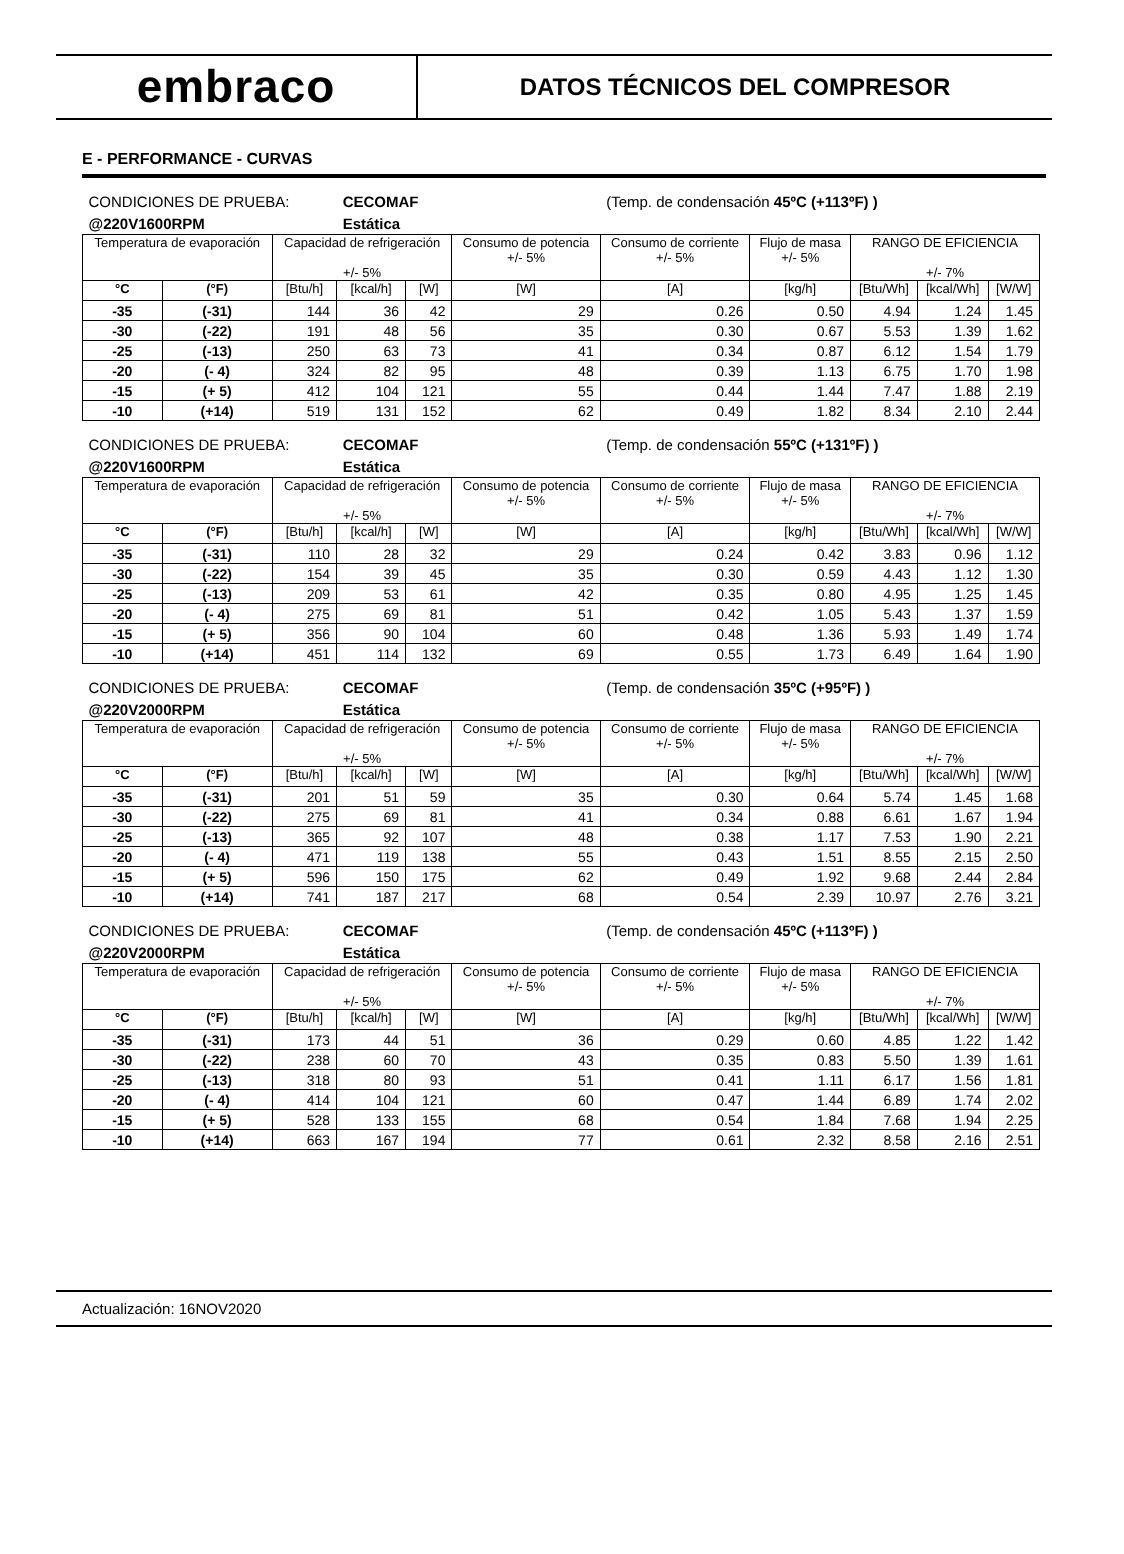embraco
DATOS TÉCNICOS DEL COMPRESOR
E - PERFORMANCE - CURVAS
| CONDICIONES DE PRUEBA: | | | CECOMAF | | | (Temp. de condensación 45ºC (+113ºF) ) | | | | |
| @220V1600RPM | | | Estática | | | | | | | |
| Temperatura de evaporación | | Capacidad de refrigeración +/- 5% | | | Consumo de potencia +/- 5% | Consumo de corriente +/- 5% | Flujo de masa +/- 5% | RANGO DE EFICIENCIA +/- 7% | | |
| °C | (°F) | [Btu/h] | [kcal/h] | [W] | [W] | [A] | [kg/h] | [Btu/Wh] | [kcal/Wh] | [W/W] |
| -35 | (-31) | 144 | 36 | 42 | 29 | 0.26 | 0.50 | 4.94 | 1.24 | 1.45 |
| -30 | (-22) | 191 | 48 | 56 | 35 | 0.30 | 0.67 | 5.53 | 1.39 | 1.62 |
| -25 | (-13) | 250 | 63 | 73 | 41 | 0.34 | 0.87 | 6.12 | 1.54 | 1.79 |
| -20 | (- 4) | 324 | 82 | 95 | 48 | 0.39 | 1.13 | 6.75 | 1.70 | 1.98 |
| -15 | (+ 5) | 412 | 104 | 121 | 55 | 0.44 | 1.44 | 7.47 | 1.88 | 2.19 |
| -10 | (+14) | 519 | 131 | 152 | 62 | 0.49 | 1.82 | 8.34 | 2.10 | 2.44 |
| CONDICIONES DE PRUEBA: | | | CECOMAF | | | (Temp. de condensación 55ºC (+131ºF) ) | | | | |
| @220V1600RPM | | | Estática | | | | | | | |
| Temperatura de evaporación | | Capacidad de refrigeración +/- 5% | | | Consumo de potencia +/- 5% | Consumo de corriente +/- 5% | Flujo de masa +/- 5% | RANGO DE EFICIENCIA +/- 7% | | |
| °C | (°F) | [Btu/h] | [kcal/h] | [W] | [W] | [A] | [kg/h] | [Btu/Wh] | [kcal/Wh] | [W/W] |
| -35 | (-31) | 110 | 28 | 32 | 29 | 0.24 | 0.42 | 3.83 | 0.96 | 1.12 |
| -30 | (-22) | 154 | 39 | 45 | 35 | 0.30 | 0.59 | 4.43 | 1.12 | 1.30 |
| -25 | (-13) | 209 | 53 | 61 | 42 | 0.35 | 0.80 | 4.95 | 1.25 | 1.45 |
| -20 | (- 4) | 275 | 69 | 81 | 51 | 0.42 | 1.05 | 5.43 | 1.37 | 1.59 |
| -15 | (+ 5) | 356 | 90 | 104 | 60 | 0.48 | 1.36 | 5.93 | 1.49 | 1.74 |
| -10 | (+14) | 451 | 114 | 132 | 69 | 0.55 | 1.73 | 6.49 | 1.64 | 1.90 |
| CONDICIONES DE PRUEBA: | | | CECOMAF | | | (Temp. de condensación 35ºC (+95ºF) ) | | | | |
| @220V2000RPM | | | Estática | | | | | | | |
| Temperatura de evaporación | | Capacidad de refrigeración +/- 5% | | | Consumo de potencia +/- 5% | Consumo de corriente +/- 5% | Flujo de masa +/- 5% | RANGO DE EFICIENCIA +/- 7% | | |
| °C | (°F) | [Btu/h] | [kcal/h] | [W] | [W] | [A] | [kg/h] | [Btu/Wh] | [kcal/Wh] | [W/W] |
| -35 | (-31) | 201 | 51 | 59 | 35 | 0.30 | 0.64 | 5.74 | 1.45 | 1.68 |
| -30 | (-22) | 275 | 69 | 81 | 41 | 0.34 | 0.88 | 6.61 | 1.67 | 1.94 |
| -25 | (-13) | 365 | 92 | 107 | 48 | 0.38 | 1.17 | 7.53 | 1.90 | 2.21 |
| -20 | (- 4) | 471 | 119 | 138 | 55 | 0.43 | 1.51 | 8.55 | 2.15 | 2.50 |
| -15 | (+ 5) | 596 | 150 | 175 | 62 | 0.49 | 1.92 | 9.68 | 2.44 | 2.84 |
| -10 | (+14) | 741 | 187 | 217 | 68 | 0.54 | 2.39 | 10.97 | 2.76 | 3.21 |
| CONDICIONES DE PRUEBA: | | | CECOMAF | | | (Temp. de condensación 45ºC (+113ºF) ) | | | | |
| @220V2000RPM | | | Estática | | | | | | | |
| Temperatura de evaporación | | Capacidad de refrigeración +/- 5% | | | Consumo de potencia +/- 5% | Consumo de corriente +/- 5% | Flujo de masa +/- 5% | RANGO DE EFICIENCIA +/- 7% | | |
| °C | (°F) | [Btu/h] | [kcal/h] | [W] | [W] | [A] | [kg/h] | [Btu/Wh] | [kcal/Wh] | [W/W] |
| -35 | (-31) | 173 | 44 | 51 | 36 | 0.29 | 0.60 | 4.85 | 1.22 | 1.42 |
| -30 | (-22) | 238 | 60 | 70 | 43 | 0.35 | 0.83 | 5.50 | 1.39 | 1.61 |
| -25 | (-13) | 318 | 80 | 93 | 51 | 0.41 | 1.11 | 6.17 | 1.56 | 1.81 |
| -20 | (- 4) | 414 | 104 | 121 | 60 | 0.47 | 1.44 | 6.89 | 1.74 | 2.02 |
| -15 | (+ 5) | 528 | 133 | 155 | 68 | 0.54 | 1.84 | 7.68 | 1.94 | 2.25 |
| -10 | (+14) | 663 | 167 | 194 | 77 | 0.61 | 2.32 | 8.58 | 2.16 | 2.51 |
Actualización: 16NOV2020